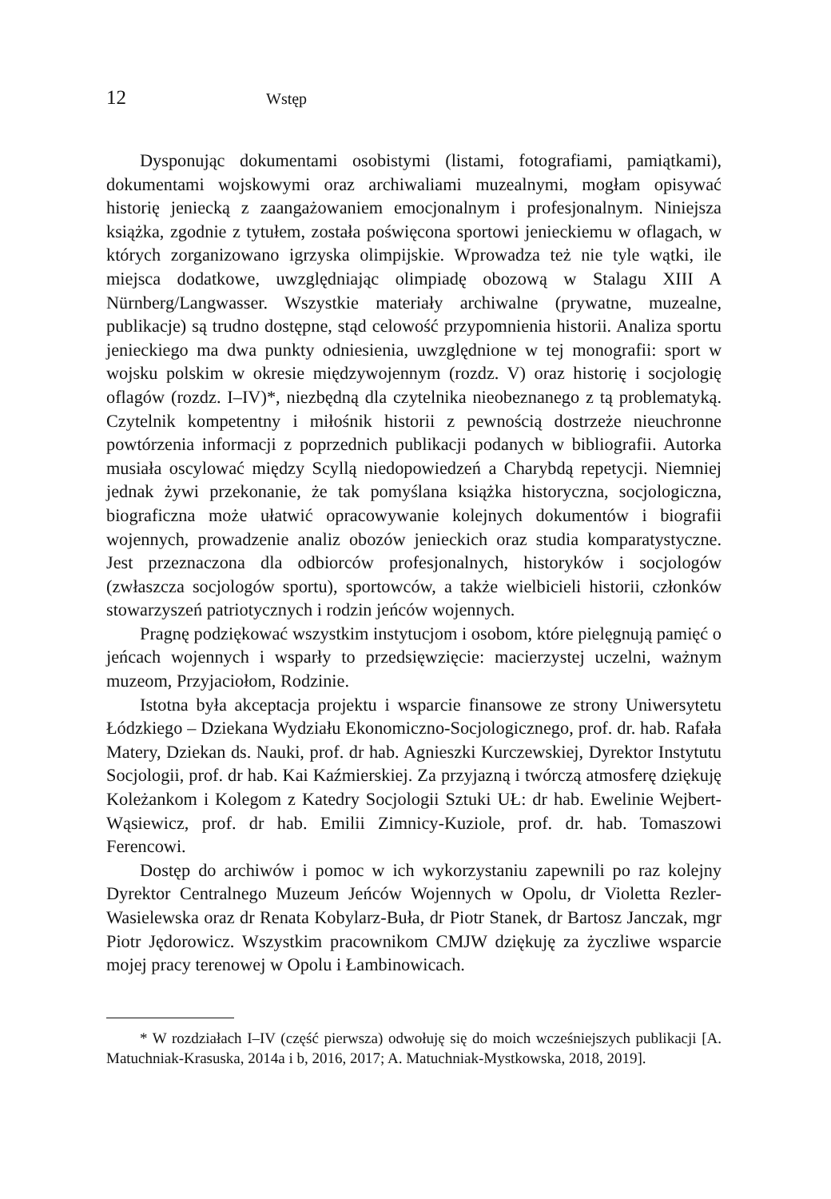12 Wstęp
Dysponując dokumentami osobistymi (listami, fotografiami, pamiątkami), dokumentami wojskowymi oraz archiwaliami muzealnymi, mogłam opisywać historię jeniecką z zaangażowaniem emocjonalnym i profesjonalnym. Niniejsza książka, zgodnie z tytułem, została poświęcona sportowi jenieckiemu w oflagach, w których zorganizowano igrzyska olimpijskie. Wprowadza też nie tyle wątki, ile miejsca dodatkowe, uwzględniając olimpiadę obozową w Stalagu XIII A Nürnberg/Langwasser. Wszystkie materiały archiwalne (prywatne, muzealne, publikacje) są trudno dostępne, stąd celowość przypomnienia historii. Analiza sportu jenieckiego ma dwa punkty odniesienia, uwzględnione w tej monografii: sport w wojsku polskim w okresie międzywojennym (rozdz. V) oraz historię i socjologię oflagów (rozdz. I–IV)*, niezbędną dla czytelnika nieobeznanego z tą problematyką. Czytelnik kompetentny i miłośnik historii z pewnością dostrzeże nieuchronne powtórzenia informacji z poprzednich publikacji podanych w bibliografii. Autorka musiała oscylować między Scyllą niedopowiedzeń a Charybdą repetycji. Niemniej jednak żywi przekonanie, że tak pomyślana książka historyczna, socjologiczna, biograficzna może ułatwić opracowywanie kolejnych dokumentów i biografii wojennych, prowadzenie analiz obozów jenieckich oraz studia komparatystyczne. Jest przeznaczona dla odbiorców profesjonalnych, historyków i socjologów (zwłaszcza socjologów sportu), sportowców, a także wielbicieli historii, członków stowarzyszeń patriotycznych i rodzin jeńców wojennych.
Pragnę podziękować wszystkim instytucjom i osobom, które pielęgnują pamięć o jeńcach wojennych i wsparły to przedsięwzięcie: macierzystej uczelni, ważnym muzeom, Przyjaciołom, Rodzinie.
Istotna była akceptacja projektu i wsparcie finansowe ze strony Uniwersytetu Łódzkiego – Dziekana Wydziału Ekonomiczno-Socjologicznego, prof. dr. hab. Rafała Matery, Dziekan ds. Nauki, prof. dr hab. Agnieszki Kurczewskiej, Dyrektor Instytutu Socjologii, prof. dr hab. Kai Kaźmierskiej. Za przyjazną i twórczą atmosferę dziękuję Koleżankom i Kolegom z Katedry Socjologii Sztuki UŁ: dr hab. Ewelinie Wejbert-Wąsiewicz, prof. dr hab. Emilii Zimnicy-Kuziole, prof. dr. hab. Tomaszowi Ferencowi.
Dostęp do archiwów i pomoc w ich wykorzystaniu zapewnili po raz kolejny Dyrektor Centralnego Muzeum Jeńców Wojennych w Opolu, dr Violetta Rezler-Wasielewska oraz dr Renata Kobylarz-Buła, dr Piotr Stanek, dr Bartosz Janczak, mgr Piotr Jędorowicz. Wszystkim pracownikom CMJW dziękuję za życzliwe wsparcie mojej pracy terenowej w Opolu i Łambinowicach.
* W rozdziałach I–IV (część pierwsza) odwołuję się do moich wcześniejszych publikacji [A. Matuchniak-Krasuska, 2014a i b, 2016, 2017; A. Matuchniak-Mystkowska, 2018, 2019].